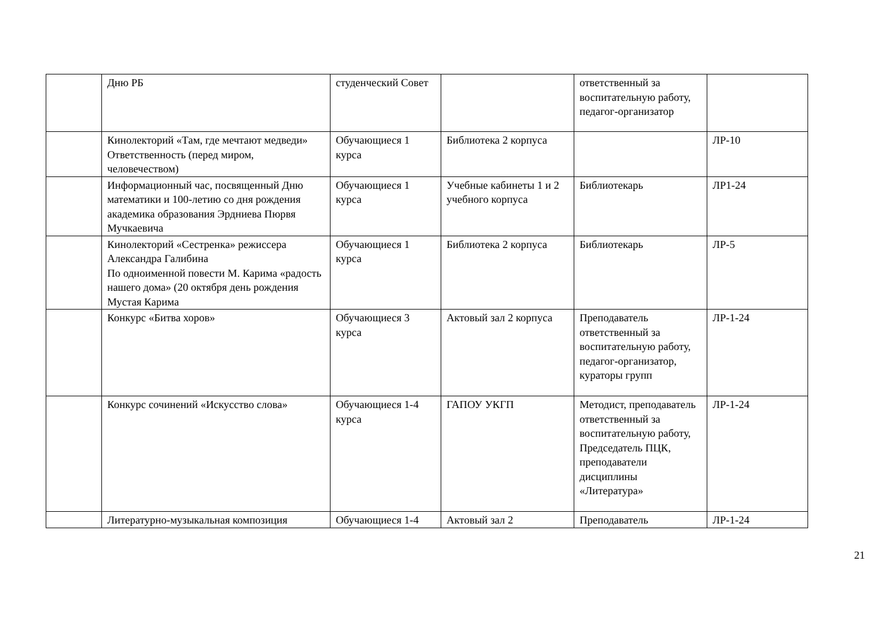| | Дню РБ | студенческий Совет | | ответственный за воспитательную работу, педагог-организатор | |
| | Кинолекторий «Там, где мечтают медведи» Ответственность (перед миром, человечеством) | Обучающиеся 1 курса | Библиотека 2 корпуса | | ЛР-10 |
| | Информационный час, посвященный Дню математики и 100-летию со дня рождения академика образования Эрдниева Пюрвя Мучкаевича | Обучающиеся 1 курса | Учебные кабинеты 1 и 2 учебного корпуса | Библиотекарь | ЛР1-24 |
| | Кинолекторий «Сестренка» режиссера Александра Галибина По одноименной повести М. Карима «радость нашего дома» (20 октября день рождения Мустая Карима | Обучающиеся 1 курса | Библиотека 2 корпуса | Библиотекарь | ЛР-5 |
| | Конкурс «Битва хоров» | Обучающиеся 3 курса | Актовый зал 2 корпуса | Преподаватель ответственный за воспитательную работу, педагог-организатор, кураторы групп | ЛР-1-24 |
| | Конкурс сочинений «Искусство слова» | Обучающиеся 1-4 курса | ГАПОУ УКГП | Методист, преподаватель ответственный за воспитательную работу, Председатель ПЦК, преподаватели дисциплины «Литература» | ЛР-1-24 |
| | Литературно-музыкальная композиция | Обучающиеся 1-4 | Актовый зал 2 | Преподаватель | ЛР-1-24 |
21